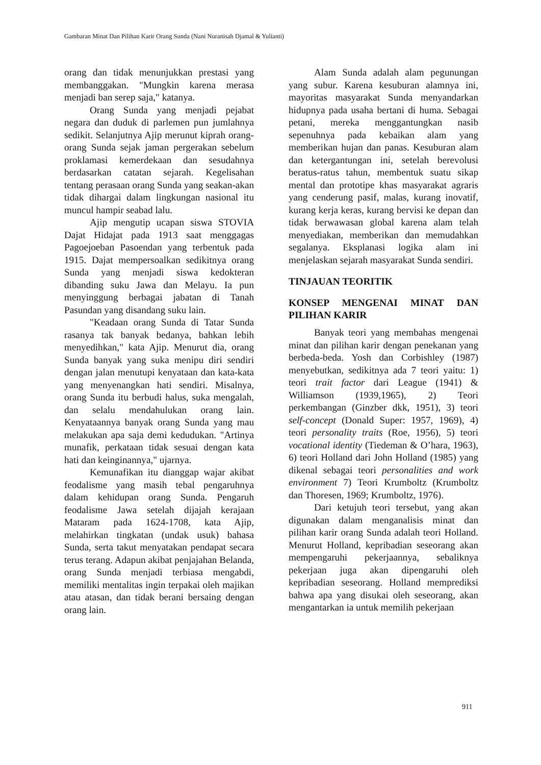Gambaran Minat Dan Pilihan Karir Orang Sunda (Nani Nuranisah Djamal & Yulianti)
orang dan tidak menunjukkan prestasi yang membanggakan. "Mungkin karena merasa menjadi ban serep saja," katanya.
Orang Sunda yang menjadi pejabat negara dan duduk di parlemen pun jumlahnya sedikit. Selanjutnya Ajip merunut kiprah orang-orang Sunda sejak jaman pergerakan sebelum proklamasi kemerdekaan dan sesudahnya berdasarkan catatan sejarah. Kegelisahan tentang perasaan orang Sunda yang seakan-akan tidak dihargai dalam lingkungan nasional itu muncul hampir seabad lalu.
Ajip mengutip ucapan siswa STOVIA Dajat Hidajat pada 1913 saat menggagas Pagoejoeban Pasoendan yang terbentuk pada 1915. Dajat mempersoalkan sedikitnya orang Sunda yang menjadi siswa kedokteran dibanding suku Jawa dan Melayu. Ia pun menyinggung berbagai jabatan di Tanah Pasundan yang disandang suku lain.
"Keadaan orang Sunda di Tatar Sunda rasanya tak banyak bedanya, bahkan lebih menyedihkan," kata Ajip. Menurut dia, orang Sunda banyak yang suka menipu diri sendiri dengan jalan menutupi kenyataan dan kata-kata yang menyenangkan hati sendiri. Misalnya, orang Sunda itu berbudi halus, suka mengalah, dan selalu mendahulukan orang lain. Kenyataannya banyak orang Sunda yang mau melakukan apa saja demi kedudukan. "Artinya munafik, perkataan tidak sesuai dengan kata hati dan keinginannya," ujarnya.
Kemunafikan itu dianggap wajar akibat feodalisme yang masih tebal pengaruhnya dalam kehidupan orang Sunda. Pengaruh feodalisme Jawa setelah dijajah kerajaan Mataram pada 1624-1708, kata Ajip, melahirkan tingkatan (undak usuk) bahasa Sunda, serta takut menyatakan pendapat secara terus terang. Adapun akibat penjajahan Belanda, orang Sunda menjadi terbiasa mengabdi, memiliki mentalitas ingin terpakai oleh majikan atau atasan, dan tidak berani bersaing dengan orang lain.
Alam Sunda adalah alam pegunungan yang subur. Karena kesuburan alamnya ini, mayoritas masyarakat Sunda menyandarkan hidupnya pada usaha bertani di huma. Sebagai petani, mereka menggantungkan nasib sepenuhnya pada kebaikan alam yang memberikan hujan dan panas. Kesuburan alam dan ketergantungan ini, setelah berevolusi beratus-ratus tahun, membentuk suatu sikap mental dan prototipe khas masyarakat agraris yang cenderung pasif, malas, kurang inovatif, kurang kerja keras, kurang bervisi ke depan dan tidak berwawasan global karena alam telah menyediakan, memberikan dan memudahkan segalanya. Eksplanasi logika alam ini menjelaskan sejarah masyarakat Sunda sendiri.
TINJAUAN TEORITIK
KONSEP MENGENAI MINAT DAN PILIHAN KARIR
Banyak teori yang membahas mengenai minat dan pilihan karir dengan penekanan yang berbeda-beda. Yosh dan Corbishley (1987) menyebutkan, sedikitnya ada 7 teori yaitu: 1) teori trait factor dari League (1941) & Williamson (1939,1965), 2) Teori perkembangan (Ginzber dkk, 1951), 3) teori self-concept (Donald Super: 1957, 1969), 4) teori personality traits (Roe, 1956), 5) teori vocational identity (Tiedeman & O’hara, 1963), 6) teori Holland dari John Holland (1985) yang dikenal sebagai teori personalities and work environment 7) Teori Krumboltz (Krumboltz dan Thoresen, 1969; Krumboltz, 1976).
Dari ketujuh teori tersebut, yang akan digunakan dalam menganalisis minat dan pilihan karir orang Sunda adalah teori Holland. Menurut Holland, kepribadian seseorang akan mempengaruhi pekerjaannya, sebaliknya pekerjaan juga akan dipengaruhi oleh kepribadian seseorang. Holland memprediksi bahwa apa yang disukai oleh seseorang, akan mengantarkan ia untuk memilih pekerjaan
911